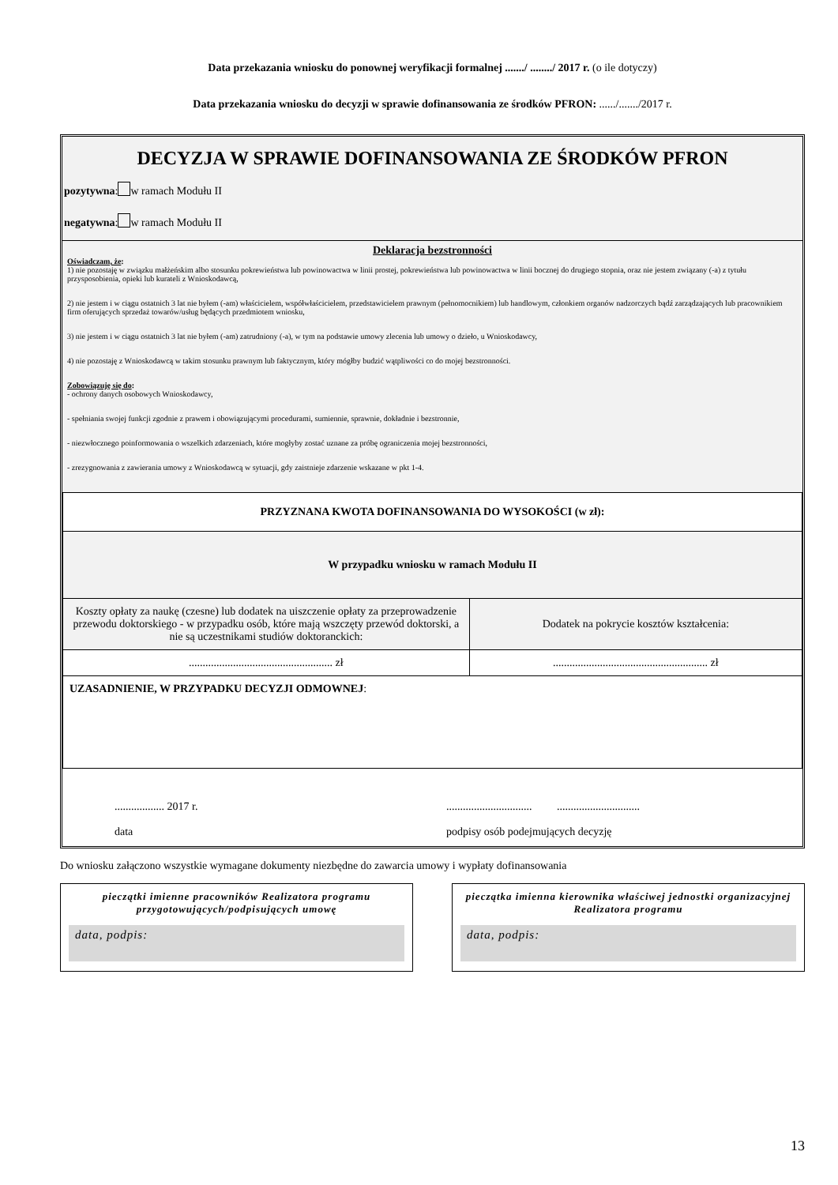Data przekazania wniosku do ponownej weryfikacji formalnej ......./ ......../ 2017 r. (o ile dotyczy)
Data przekazania wniosku do decyzji w sprawie dofinansowania ze środków PFRON: ....../......./2017 r.
DECYZJA W SPRAWIE DOFINANSOWANIA ZE ŚRODKÓW PFRON
pozytywna: w ramach Modułu II
negatywna: w ramach Modułu II
Deklaracja bezstronności
Oświadczam, że:
1) nie pozostaję w związku małżeńskim albo stosunku pokrewieństwa lub powinowactwa w linii prostej, pokrewieństwa lub powinowactwa w linii bocznej do drugiego stopnia, oraz nie jestem związany (-a) z tytułu przysposobienia, opieki lub kurateli z Wnioskodawcą,
2) nie jestem i w ciągu ostatnich 3 lat nie byłem (-am) właścicielem, współwłaścicielem, przedstawicielem prawnym (pełnomocnikiem) lub handlowym, członkiem organów nadzorczych bądź zarządzających lub pracownikiem firm oferujących sprzedaż towarów/usług będących przedmiotem wniosku,
3) nie jestem i w ciągu ostatnich 3 lat nie byłem (-am) zatrudniony (-a), w tym na podstawie umowy zlecenia lub umowy o dzieło, u Wnioskodawcy,
4) nie pozostaję z Wnioskodawcą w takim stosunku prawnym lub faktycznym, który mógłby budzić wątpliwości co do mojej bezstronności.
Zobowiązuję się do:
- ochrony danych osobowych Wnioskodawcy,
- spełniania swojej funkcji zgodnie z prawem i obowiązującymi procedurami, sumiennie, sprawnie, dokładnie i bezstronnie,
- niezwłocznego poinformowania o wszelkich zdarzeniach, które mogłyby zostać uznane za próbę ograniczenia mojej bezstronności,
- zrezygnowania z zawierania umowy z Wnioskodawcą w sytuacji, gdy zaistnieje zdarzenie wskazane w pkt 1-4.
| PRZYZNANA KWOTA DOFINANSOWANIA DO WYSOKOŚCI (w zł): | |
| W przypadku wniosku w ramach Modułu II | |
| Koszty opłaty za naukę (czesne) lub dodatek na uiszczenie opłaty za przeprowadzenie przewodu doktorskiego - w przypadku osób, które mają wszczęty przewód doktorski, a nie są uczestnikami studiów doktoranckich: | Dodatek na pokrycie kosztów kształcenia: |
| .................................................... zł | ........................................................ zł |
| UZASADNIENIE, W PRZYPADKU DECYZJI ODMOWNEJ : | |
.................. 2017 r.
data
............................... ..............................
podpisy osób podejmujących decyzję
Do wniosku załączono wszystkie wymagane dokumenty niezbędne do zawarcia umowy i wypłaty dofinansowania
pieczątki imienne pracowników Realizatora programu przygotowujących/podpisujących umowę
data, podpis:
pieczątka imienna kierownika właściwej jednostki organizacyjnej Realizatora programu
data, podpis:
13